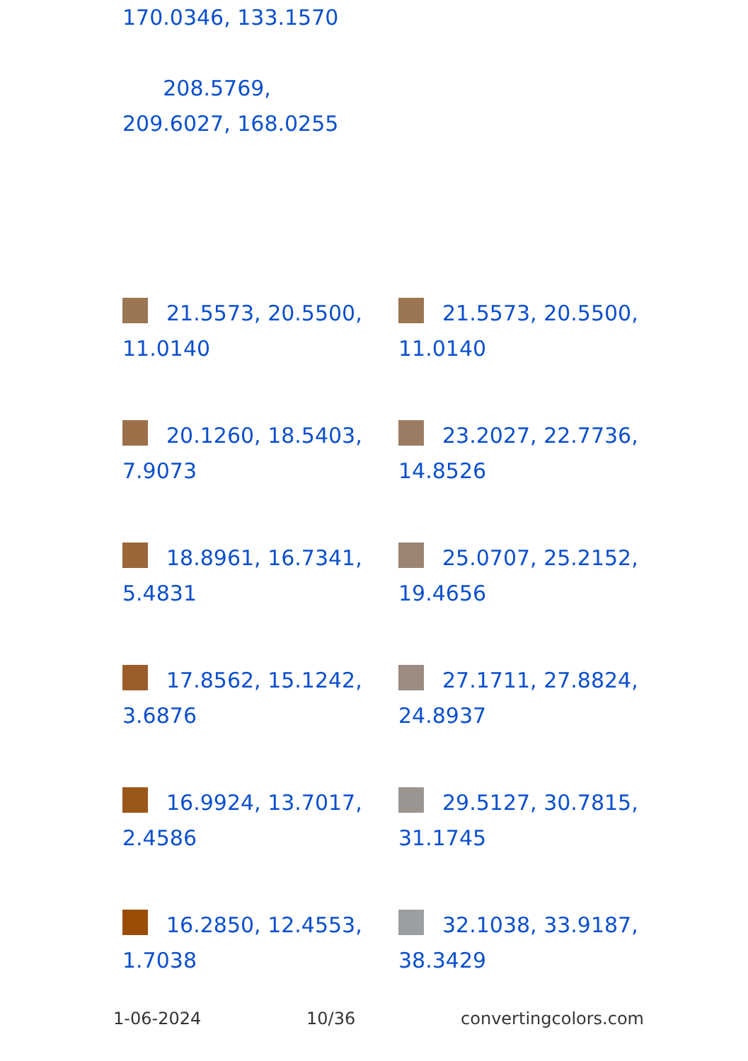170.0346, 133.1570
208.5769,
209.6027, 168.0255
21.5573, 20.5500, 11.0140
21.5573, 20.5500, 11.0140
20.1260, 18.5403, 7.9073
23.2027, 22.7736, 14.8526
18.8961, 16.7341, 5.4831
25.0707, 25.2152, 19.4656
17.8562, 15.1242, 3.6876
27.1711, 27.8824, 24.8937
16.9924, 13.7017, 2.4586
29.5127, 30.7815, 31.1745
16.2850, 12.4553, 1.7038
32.1038, 33.9187, 38.3429
1-06-2024 10/36 convertingcolors.com